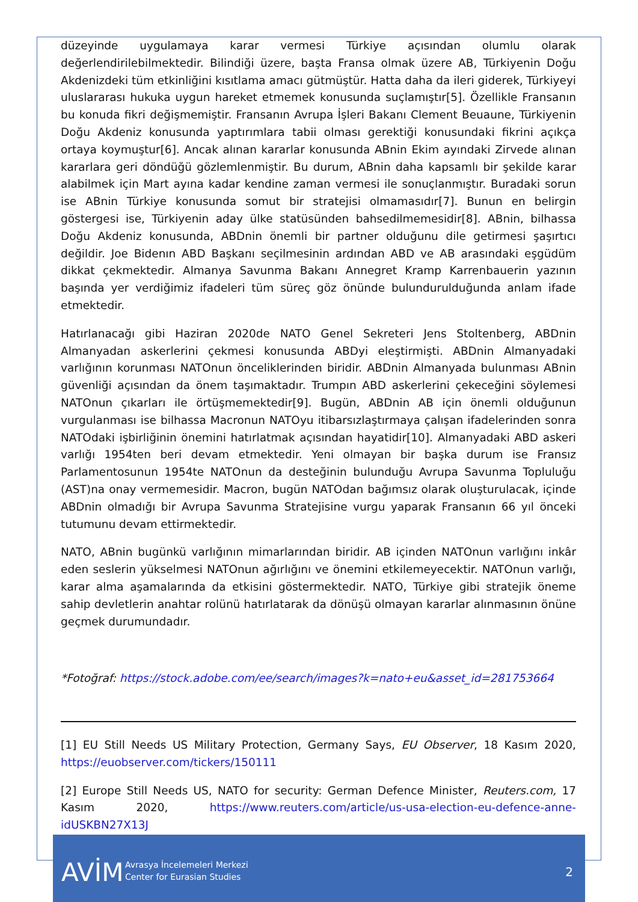düzeyinde uygulamaya karar vermesi Türkiye açısından olumlu olarak değerlendirilebilmektedir. Bilindiği üzere, başta Fransa olmak üzere AB, Türkiyenin Doğu Akdenizdeki tüm etkinliğini kısıtlama amacı gütmüştür. Hatta daha da ileri giderek, Türkiyeyi uluslararası hukuka uygun hareket etmemek konusunda suçlamıştır[5]. Özellikle Fransanın bu konuda fikri değişmemiştir. Fransanın Avrupa İşleri Bakanı Clement Beuaune, Türkiyenin Doğu Akdeniz konusunda yaptırımlara tabii olması gerektiği konusundaki fikrini açıkça ortaya koymuştur[6]. Ancak alınan kararlar konusunda ABnin Ekim ayındaki Zirvede alınan kararlara geri döndüğü gözlemlenmiştir. Bu durum, ABnin daha kapsamlı bir şekilde karar alabilmek için Mart ayına kadar kendine zaman vermesi ile sonuçlanmıştır. Buradaki sorun ise ABnin Türkiye konusunda somut bir stratejisi olmamasıdır[7]. Bunun en belirgin göstergesi ise, Türkiyenin aday ülke statüsünden bahsedilmemesidir[8]. ABnin, bilhassa Doğu Akdeniz konusunda, ABDnin önemli bir partner olduğunu dile getirmesi şaşırtıcı değildir. Joe Bidenın ABD Başkanı seçilmesinin ardından ABD ve AB arasındaki eşgüdüm dikkat çekmektedir. Almanya Savunma Bakanı Annegret Kramp Karrenbauerin yazının başında yer verdiğimiz ifadeleri tüm süreç göz önünde bulundurulduğunda anlam ifade etmektedir.
Hatırlanacağı gibi Haziran 2020de NATO Genel Sekreteri Jens Stoltenberg, ABDnin Almanyadan askerlerini çekmesi konusunda ABDyi eleştirmişti. ABDnin Almanyadaki varlığının korunması NATOnun önceliklerinden biridir. ABDnin Almanyada bulunması ABnin güvenliği açısından da önem taşımaktadır. Trumpın ABD askerlerini çekeceğini söylemesi NATOnun çıkarları ile örtüşmemektedir[9]. Bugün, ABDnin AB için önemli olduğunun vurgulanması ise bilhassa Macronun NATOyu itibarsızlaştırmaya çalışan ifadelerinden sonra NATOdaki işbirliğinin önemini hatırlatmak açısından hayatidir[10]. Almanyadaki ABD askeri varlığı 1954ten beri devam etmektedir. Yeni olmayan bir başka durum ise Fransız Parlamentosunun 1954te NATOnun da desteğinin bulunduğu Avrupa Savunma Topluluğu (AST)na onay vermemesidir. Macron, bugün NATOdan bağımsız olarak oluşturulacak, içinde ABDnin olmadığı bir Avrupa Savunma Stratejisine vurgu yaparak Fransanın 66 yıl önceki tutumunu devam ettirmektedir.
NATO, ABnin bugünkü varlığının mimarlarından biridir. AB içinden NATOnun varlığını inkâr eden seslerin yükselmesi NATOnun ağırlığını ve önemini etkilemeyecektir. NATOnun varlığı, karar alma aşamalarında da etkisini göstermektedir. NATO, Türkiye gibi stratejik öneme sahip devletlerin anahtar rolünü hatırlatarak da dönüşü olmayan kararlar alınmasının önüne geçmek durumundadır.
*Fotoğraf: https://stock.adobe.com/ee/search/images?k=nato+eu&asset_id=281753664
[1] EU Still Needs US Military Protection, Germany Says, EU Observer, 18 Kasım 2020, https://euobserver.com/tickers/150111
[2] Europe Still Needs US, NATO for security: German Defence Minister, Reuters.com, 17 Kasım 2020, https://www.reuters.com/article/us-usa-election-eu-defence-anne-idUSKBN27X13J
AVİM
Avrasya İncelemeleri Merkezi
Center for Eurasian Studies
2